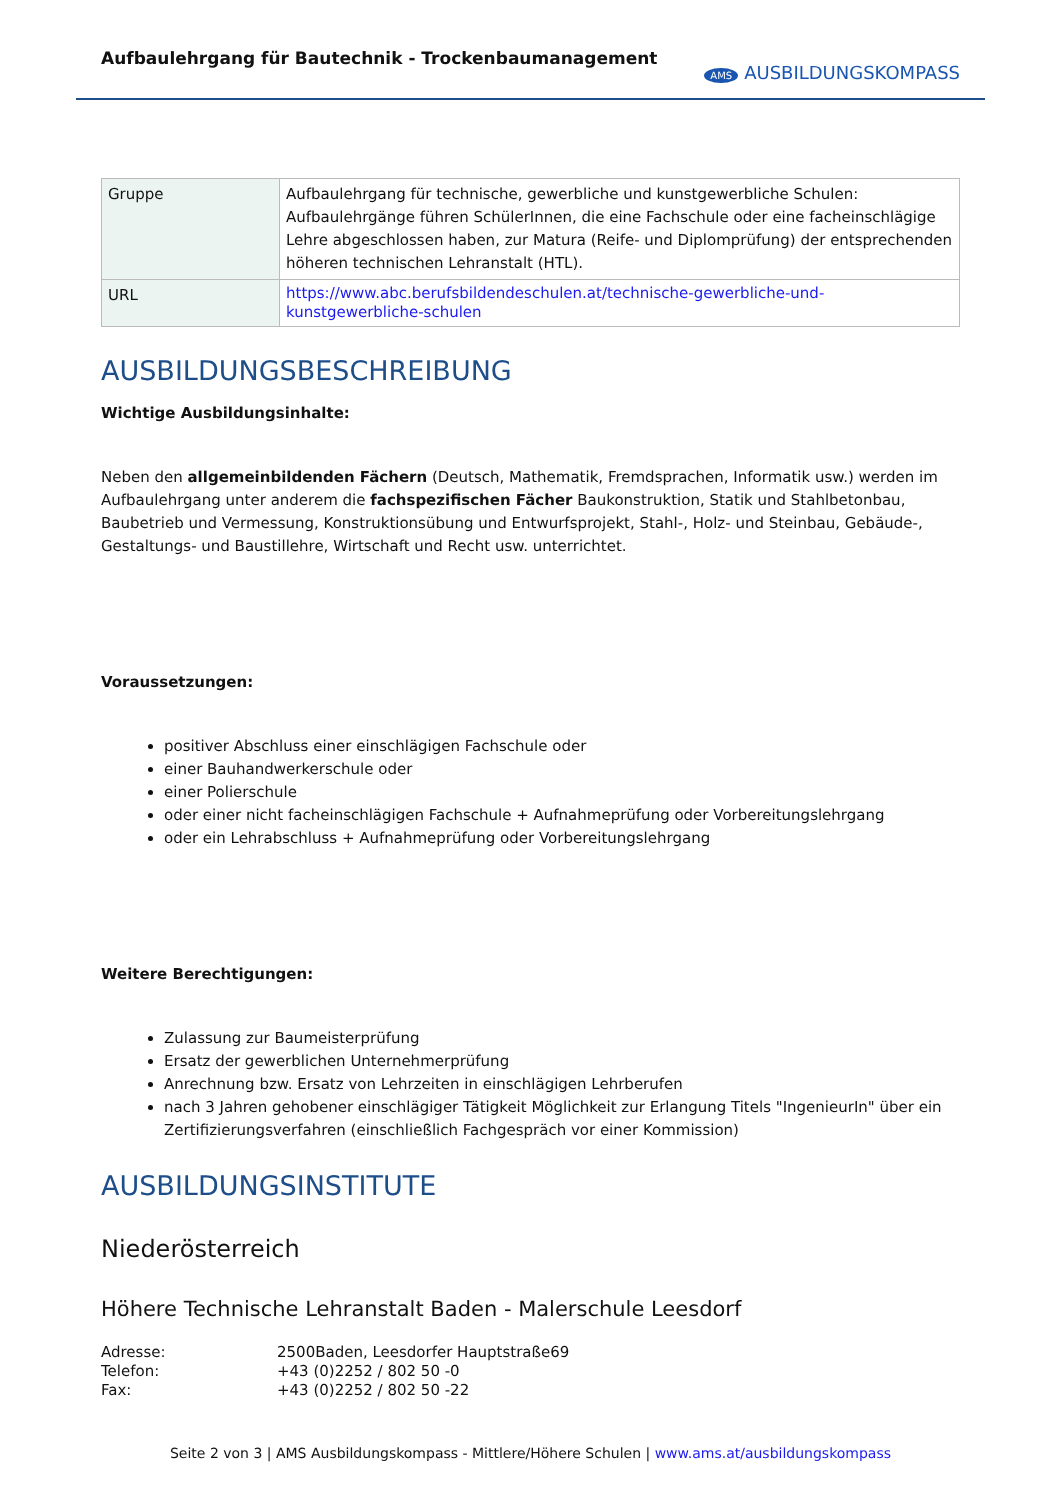Aufbaulehrgang für Bautechnik - Trockenbaumanagement
AMS AUSBILDUNGSKOMPASS
| Gruppe | Aufbaulehrgang für technische, gewerbliche und kunstgewerbliche Schulen: Aufbaulehrgänge führen SchülerInnen, die eine Fachschule oder eine facheinschlägige Lehre abgeschlossen haben, zur Matura (Reife- und Diplomprüfung) der entsprechenden höheren technischen Lehranstalt (HTL). |
| URL | https://www.abc.berufsbildendeschulen.at/technische-gewerbliche-und-kunstgewerbliche-schulen |
AUSBILDUNGSBESCHREIBUNG
Wichtige Ausbildungsinhalte:
Neben den allgemeinbildenden Fächern (Deutsch, Mathematik, Fremdsprachen, Informatik usw.) werden im Aufbaulehrgang unter anderem die fachspezifischen Fächer Baukonstruktion, Statik und Stahlbetonbau, Baubetrieb und Vermessung, Konstruktionsübung und Entwurfsprojekt, Stahl-, Holz- und Steinbau, Gebäude-, Gestaltungs- und Baustillehre, Wirtschaft und Recht usw. unterrichtet.
Voraussetzungen:
positiver Abschluss einer einschlägigen Fachschule oder
einer Bauhandwerkerschule oder
einer Polierschule
oder einer nicht facheinschlägigen Fachschule + Aufnahmeprüfung oder Vorbereitungslehrgang
oder ein Lehrabschluss + Aufnahmeprüfung oder Vorbereitungslehrgang
Weitere Berechtigungen:
Zulassung zur Baumeisterprüfung
Ersatz der gewerblichen Unternehmerprüfung
Anrechnung bzw. Ersatz von Lehrzeiten in einschlägigen Lehrberufen
nach 3 Jahren gehobener einschlägiger Tätigkeit Möglichkeit zur Erlangung Titels "IngenieurIn" über ein Zertifizierungsverfahren (einschließlich Fachgespräch vor einer Kommission)
AUSBILDUNGSINSTITUTE
Niederösterreich
Höhere Technische Lehranstalt Baden - Malerschule Leesdorf
| Adresse: | 2500Baden, Leesdorfer Hauptstraße69 |
| Telefon: | +43 (0)2252 / 802 50 -0 |
| Fax: | +43 (0)2252 / 802 50 -22 |
Seite 2 von 3 | AMS Ausbildungskompass - Mittlere/Höhere Schulen | www.ams.at/ausbildungskompass